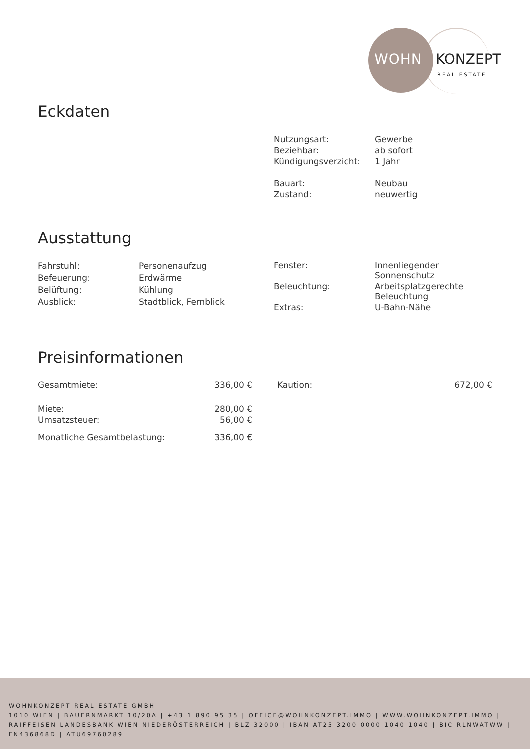WOHN KONZEPT
REAL ESTATE
Eckdaten
| Nutzungsart: | Gewerbe |
| Beziehbar: | ab sofort |
| Kündigungsverzicht: | 1 Jahr |
| Bauart: | Neubau |
| Zustand: | neuwertig |
Ausstattung
| Fahrstuhl: | Personenaufzug |
| Befeuerung: | Erdwärme |
| Belüftung: | Kühlung |
| Ausblick: | Stadtblick, Fernblick |
| Fenster: | Innenliegender Sonnenschutz |
| Beleuchtung: | Arbeitsplatzgerechte Beleuchtung |
| Extras: | U-Bahn-Nähe |
Preisinformationen
| Gesamtmiete: | 336,00 € |
| Miete: | 280,00 € |
| Umsatzsteuer: | 56,00 € |
| Monatliche Gesamtbelastung: | 336,00 € |
| Kaution: | 672,00 € |
WOHNKONZEPT REAL ESTATE GMBH
1010 WIEN | BAUERNMARKT 10/20A | +43 1 890 95 35 | OFFICE@WOHNKONZEPT.IMMO | WWW.WOHNKONZEPT.IMMO | RAIFFEISEN LANDESBANK WIEN NIEDERÖSTERREICH | BLZ 32000 | IBAN AT25 3200 0000 1040 1040 | BIC RLNWATWW | FN436868D | ATU69760289